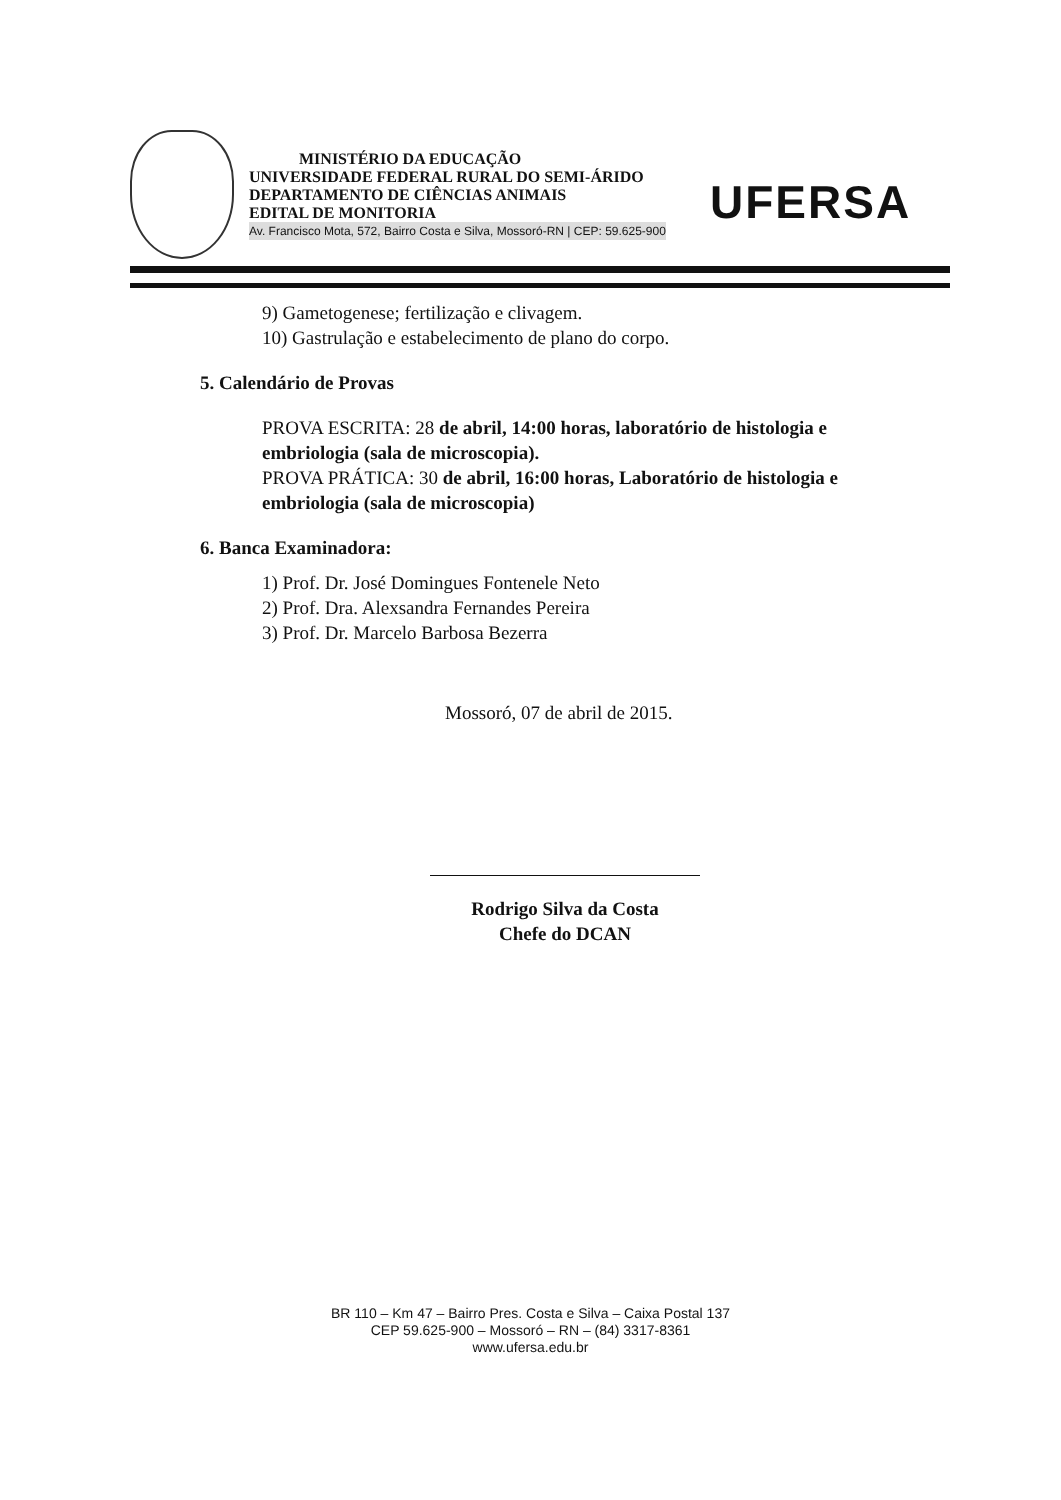MINISTÉRIO DA EDUCAÇÃO
UNIVERSIDADE FEDERAL RURAL DO SEMI-ÁRIDO
DEPARTAMENTO DE CIÊNCIAS ANIMAIS
EDITAL DE MONITORIA
Av. Francisco Mota, 572, Bairro Costa e Silva, Mossoró-RN | CEP: 59.625-900
UFERSA
9) Gametogenese; fertilização e clivagem.
10) Gastrulação e estabelecimento de plano do corpo.
5. Calendário de Provas
PROVA ESCRITA: 28 de abril, 14:00 horas, laboratório de histologia e embriologia (sala de microscopia).
PROVA PRÁTICA: 30 de abril, 16:00 horas, Laboratório de histologia e embriologia (sala de microscopia)
6. Banca Examinadora:
1) Prof. Dr. José Domingues Fontenele Neto
2) Prof. Dra. Alexsandra Fernandes Pereira
3) Prof. Dr. Marcelo Barbosa Bezerra
Mossoró, 07 de abril de 2015.
Rodrigo Silva da Costa
Chefe do DCAN
BR 110 – Km 47 – Bairro Pres. Costa e Silva – Caixa Postal 137
CEP 59.625-900 – Mossoró – RN – (84) 3317-8361
www.ufersa.edu.br